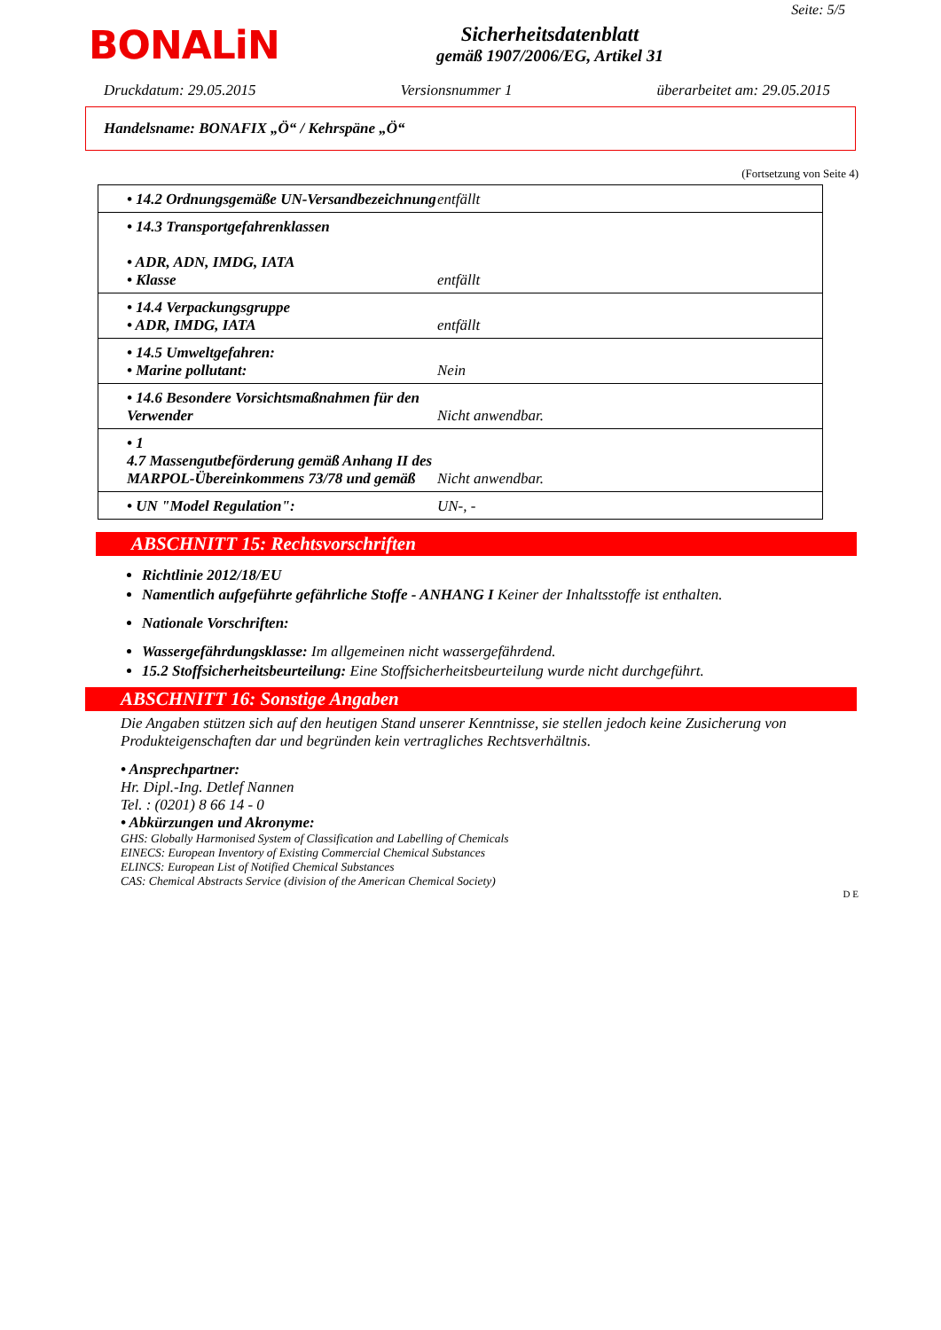Seite: 5/5
BONALiN
Sicherheitsdatenblatt
gemäß 1907/2006/EG, Artikel 31
Druckdatum: 29.05.2015 Versionsnummer 1 überarbeitet am: 29.05.2015
Handelsname: BONAFIX „Ö“ / Kehrspäne „Ö“
(Fortsetzung von Seite 4)
| • 14.2 Ordnungsgemäße UN-Versandbezeichnung | entfällt |
| • 14.3 Transportgefahrenklassen • ADR, ADN, IMDG, IATA • Klasse | entfällt |
| • 14.4 Verpackungsgruppe • ADR, IMDG, IATA | entfällt |
| • 14.5 Umweltgefahren: • Marine pollutant: | Nein |
| • 14.6 Besondere Vorsichtsmaßnahmen für den Verwender | Nicht anwendbar. |
| • 1 4.7 Massengutbeförderung gemäß Anhang II des MARPOL-Übereinkommens 73/78 und gemäß | Nicht anwendbar. |
| • UN "Model Regulation": | UN-, - |
ABSCHNITT 15: Rechtsvorschriften
Richtlinie 2012/18/EU
Namentlich aufgeführte gefährliche Stoffe - ANHANG I Keiner der Inhaltsstoffe ist enthalten.
Nationale Vorschriften:
Wassergefährdungsklasse: Im allgemeinen nicht wassergefährdend.
15.2 Stoffsicherheitsbeurteilung: Eine Stoffsicherheitsbeurteilung wurde nicht durchgeführt.
ABSCHNITT 16: Sonstige Angaben
Die Angaben stützen sich auf den heutigen Stand unserer Kenntnisse, sie stellen jedoch keine Zusicherung von Produkteigenschaften dar und begründen kein vertragliches Rechtsverhältnis.
• Ansprechpartner:
Hr. Dipl.-Ing. Detlef Nannen
Tel. : (0201) 8 66 14 - 0
• Abkürzungen und Akronyme:
GHS: Globally Harmonised System of Classification and Labelling of Chemicals
EINECS: European Inventory of Existing Commercial Chemical Substances
ELINCS: European List of Notified Chemical Substances
CAS: Chemical Abstracts Service (division of the American Chemical Society)
D E